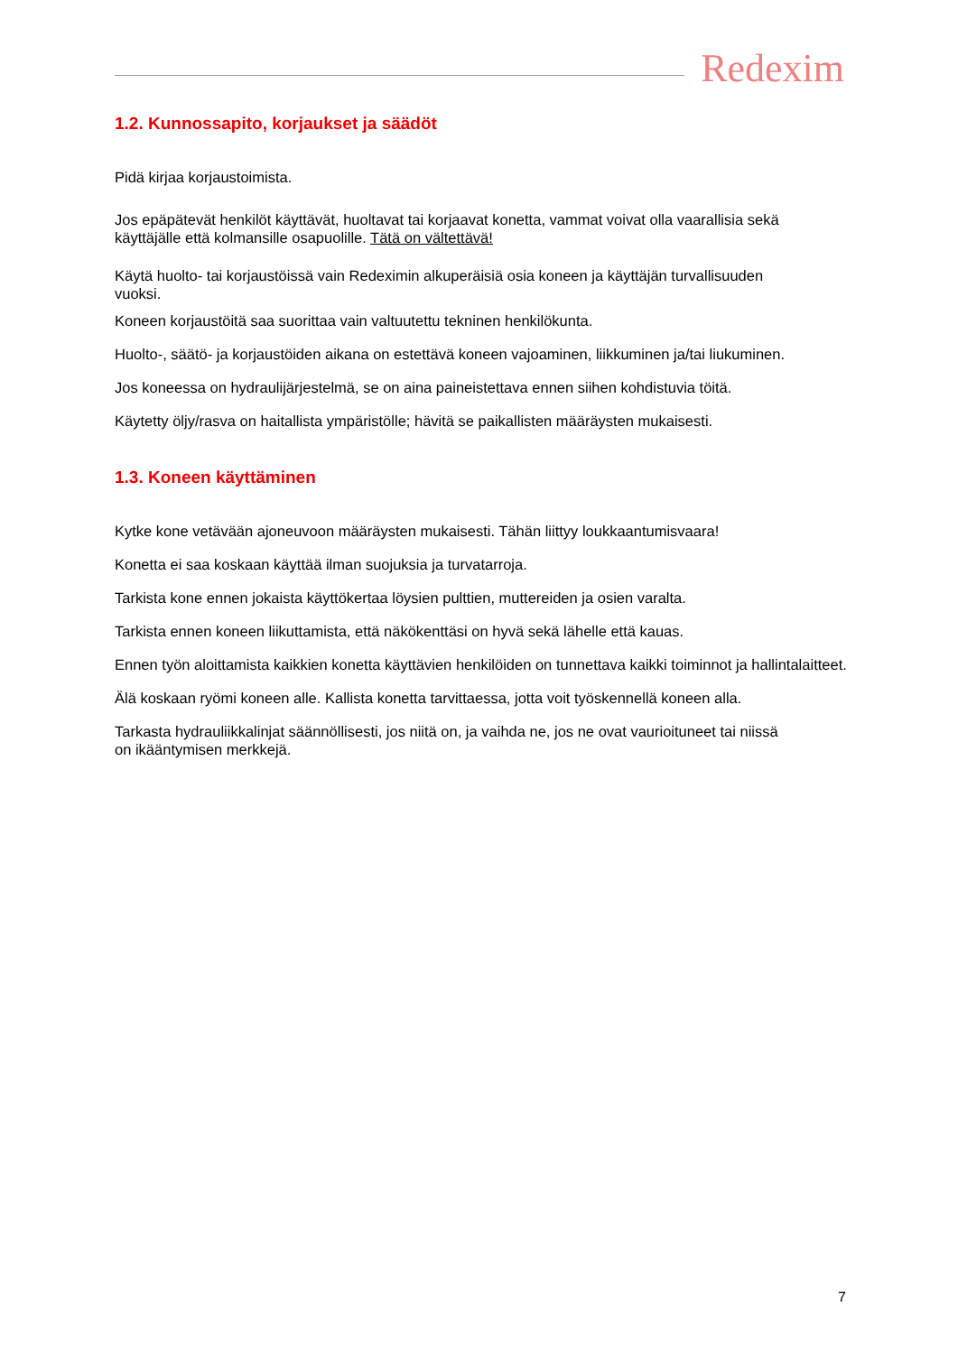Redexim
1.2. Kunnossapito, korjaukset ja säädöt
Pidä kirjaa korjaustoimista.
Jos epäpätevät henkilöt käyttävät, huoltavat tai korjaavat konetta, vammat voivat olla vaarallisia sekä
käyttäjälle että kolmansille osapuolille. Tätä on vältettävä!
Käytä huolto- tai korjaustöissä vain Redeximin alkuperäisiä osia koneen ja käyttäjän turvallisuuden
vuoksi.
Koneen korjaustöitä saa suorittaa vain valtuutettu tekninen henkilökunta.
Huolto-, säätö- ja korjaustöiden aikana on estettävä koneen vajoaminen, liikkuminen ja/tai liukuminen.
Jos koneessa on hydraulijärjestelmä, se on aina paineistettava ennen siihen kohdistuvia töitä.
Käytetty öljy/rasva on haitallista ympäristölle; hävitä se paikallisten määräysten mukaisesti.
1.3. Koneen käyttäminen
Kytke kone vetävään ajoneuvoon määräysten mukaisesti. Tähän liittyy loukkaantumisvaara!
Konetta ei saa koskaan käyttää ilman suojuksia ja turvatarroja.
Tarkista kone ennen jokaista käyttökertaa löysien pulttien, muttereiden ja osien varalta.
Tarkista ennen koneen liikuttamista, että näkökenttäsi on hyvä sekä lähelle että kauas.
Ennen työn aloittamista kaikkien konetta käyttävien henkilöiden on tunnettava kaikki toiminnot ja hallintalaitteet.
Älä koskaan ryömi koneen alle. Kallista konetta tarvittaessa, jotta voit työskennellä koneen alla.
Tarkasta hydrauliikkalinjat säännöllisesti, jos niitä on, ja vaihda ne, jos ne ovat vaurioituneet tai niissä
on ikääntymisen merkkejä.
7